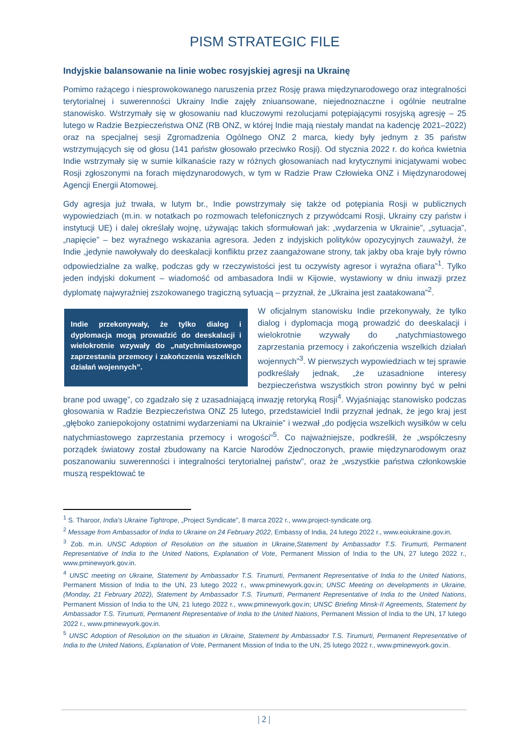PISM STRATEGIC FILE
Indyjskie balansowanie na linie wobec rosyjskiej agresji na Ukrainę
Pomimo rażącego i niesprowokowanego naruszenia przez Rosję prawa międzynarodowego oraz integralności terytorialnej i suwerenności Ukrainy Indie zajęły zniuansowane, niejednoznaczne i ogólnie neutralne stanowisko. Wstrzymały się w głosowaniu nad kluczowymi rezolucjami potępiającymi rosyjską agresję – 25 lutego w Radzie Bezpieczeństwa ONZ (RB ONZ, w której Indie mają niestały mandat na kadencję 2021–2022) oraz na specjalnej sesji Zgromadzenia Ogólnego ONZ 2 marca, kiedy były jednym z 35 państw wstrzymujących się od głosu (141 państw głosowało przeciwko Rosji). Od stycznia 2022 r. do końca kwietnia Indie wstrzymały się w sumie kilkanaście razy w różnych głosowaniach nad krytycznymi inicjatywami wobec Rosji zgłoszonymi na forach międzynarodowych, w tym w Radzie Praw Człowieka ONZ i Międzynarodowej Agencji Energii Atomowej.
Gdy agresja już trwała, w lutym br., Indie powstrzymały się także od potępiania Rosji w publicznych wypowiedziach (m.in. w notatkach po rozmowach telefonicznych z przywódcami Rosji, Ukrainy czy państw i instytucji UE) i dalej określały wojnę, używając takich sformułowań jak: „wydarzenia w Ukrainie”, „sytuacja”, „napięcie” – bez wyraźnego wskazania agresora. Jeden z indyjskich polityków opozycyjnych zauważył, że Indie „jedynie nawoływały do deeskalacji konfliktu przez zaangażowane strony, tak jakby oba kraje były równo odpowiedzialne za walkę, podczas gdy w rzeczywistości jest tu oczywisty agresor i wyraźna ofiara”<sup>1</sup>. Tylko jeden indyjski dokument – wiadomość od ambasadora Indii w Kijowie, wystawiony w dniu inwazji przez dyplomatę najwyraźniej zszokowanego tragiczną sytuacją – przyznał, że „Ukraina jest zaatakowana”<sup>2</sup>.
Indie przekonywały, że tylko dialog i dyplomacja mogą prowadzić do deeskalacji i wielokrotnie wzywały do „natychmiastowego zaprzestania przemocy i zakończenia wszelkich działań wojennych”.
W oficjalnym stanowisku Indie przekonywały, że tylko dialog i dyplomacja mogą prowadzić do deeskalacji i wielokrotnie wzywały do „natychmiastowego zaprzestania przemocy i zakończenia wszelkich działań wojennych”<sup>3</sup>. W pierwszych wypowiedziach w tej sprawie podkreślały jednak, „że uzasadnione interesy bezpieczeństwa wszystkich stron powinny być w pełni brane pod uwagę”, co zgadzało się z uzasadniającą inwazję retoryką Rosji<sup>4</sup>. Wyjaśniając stanowisko podczas głosowania w Radzie Bezpieczeństwa ONZ 25 lutego, przedstawiciel Indii przyznał jednak, że jego kraj jest „głęboko zaniepokojony ostatnimi wydarzeniami na Ukrainie” i wezwał „do podjęcia wszelkich wysiłków w celu natychmiastowego zaprzestania przemocy i wrogości”<sup>5</sup>. Co najważniejsze, podkreślił, że „współczesny porządek światowy został zbudowany na Karcie Narodów Zjednoczonych, prawie międzynarodowym oraz poszanowaniu suwerenności i integralności terytorialnej państw”, oraz że „wszystkie państwa członkowskie muszą respektować te
<sup>1</sup> S. Tharoor, India's Ukraine Tightrope, „Project Syndicate”, 8 marca 2022 r., www.project-syndicate.org.
<sup>2</sup> Message from Ambassador of India to Ukraine on 24 February 2022, Embassy of India, 24 lutego 2022 r., www.eoiukraine.gov.in.
<sup>3</sup> Zob. m.in. UNSC Adoption of Resolution on the situation in Ukraine,Statement by Ambassador T.S. Tirumurti, Permanent Representative of India to the United Nations, Explanation of Vote, Permanent Mission of India to the UN, 27 lutego 2022 r., www.pminewyork.gov.in.
<sup>4</sup> UNSC meeting on Ukraine, Statement by Ambassador T.S. Tirumurti, Permanent Representative of India to the United Nations, Permanent Mission of India to the UN, 23 lutego 2022 r., www.pminewyork.gov.in; UNSC Meeting on developments in Ukraine, (Monday, 21 February 2022), Statement by Ambassador T.S. Tirumurti, Permanent Representative of India to the United Nations, Permanent Mission of India to the UN, 21 lutego 2022 r., www.pminewyork.gov.in; UNSC Briefing Minsk-II Agreements, Statement by Ambassador T.S. Tirumurti, Permanent Representative of India to the United Nations, Permanent Mission of India to the UN, 17 lutego 2022 r., www.pminewyork.gov.in.
<sup>5</sup> UNSC Adoption of Resolution on the situation in Ukraine, Statement by Ambassador T.S. Tirumurti, Permanent Representative of India to the United Nations, Explanation of Vote, Permanent Mission of India to the UN, 25 lutego 2022 r., www.pminewyork.gov.in.
| 2 |